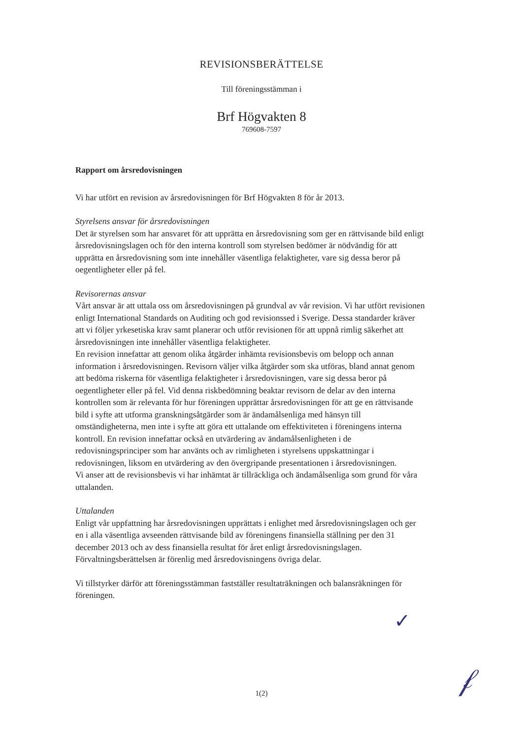REVISIONSBERÄTTELSE
Till föreningsstämman i
Brf Högvakten 8
769608-7597
Rapport om årsredovisningen
Vi har utfört en revision av årsredovisningen för Brf Högvakten 8 för år 2013.
Styrelsens ansvar för årsredovisningen
Det är styrelsen som har ansvaret för att upprätta en årsredovisning som ger en rättvisande bild enligt årsredovisningslagen och för den interna kontroll som styrelsen bedömer är nödvändig för att upprätta en årsredovisning som inte innehåller väsentliga felaktigheter, vare sig dessa beror på oegentligheter eller på fel.
Revisorernas ansvar
Vårt ansvar är att uttala oss om årsredovisningen på grundval av vår revision. Vi har utfört revisionen enligt International Standards on Auditing och god revisionssed i Sverige. Dessa standarder kräver att vi följer yrkesetiska krav samt planerar och utför revisionen för att uppnå rimlig säkerhet att årsredovisningen inte innehåller väsentliga felaktigheter.
En revision innefattar att genom olika åtgärder inhämta revisionsbevis om belopp och annan information i årsredovisningen. Revisorn väljer vilka åtgärder som ska utföras, bland annat genom att bedöma riskerna för väsentliga felaktigheter i årsredovisningen, vare sig dessa beror på oegentligheter eller på fel. Vid denna riskbedömning beaktar revisorn de delar av den interna kontrollen som är relevanta för hur föreningen upprättar årsredovisningen för att ge en rättvisande bild i syfte att utforma granskningsåtgärder som är ändamålsenliga med hänsyn till omständigheterna, men inte i syfte att göra ett uttalande om effektiviteten i föreningens interna kontroll. En revision innefattar också en utvärdering av ändamålsenligheten i de redovisningsprinciper som har använts och av rimligheten i styrelsens uppskattningar i redovisningen, liksom en utvärdering av den övergripande presentationen i årsredovisningen.
Vi anser att de revisionsbevis vi har inhämtat är tillräckliga och ändamålsenliga som grund för våra uttalanden.
Uttalanden
Enligt vår uppfattning har årsredovisningen upprättats i enlighet med årsredovisningslagen och ger en i alla väsentliga avseenden rättvisande bild av föreningens finansiella ställning per den 31 december 2013 och av dess finansiella resultat för året enligt årsredovisningslagen. Förvaltningsberättelsen är förenlig med årsredovisningens övriga delar.
Vi tillstyrker därför att föreningsstämman fastställer resultaträkningen och balansräkningen för föreningen.
✓
𝒻
1(2)